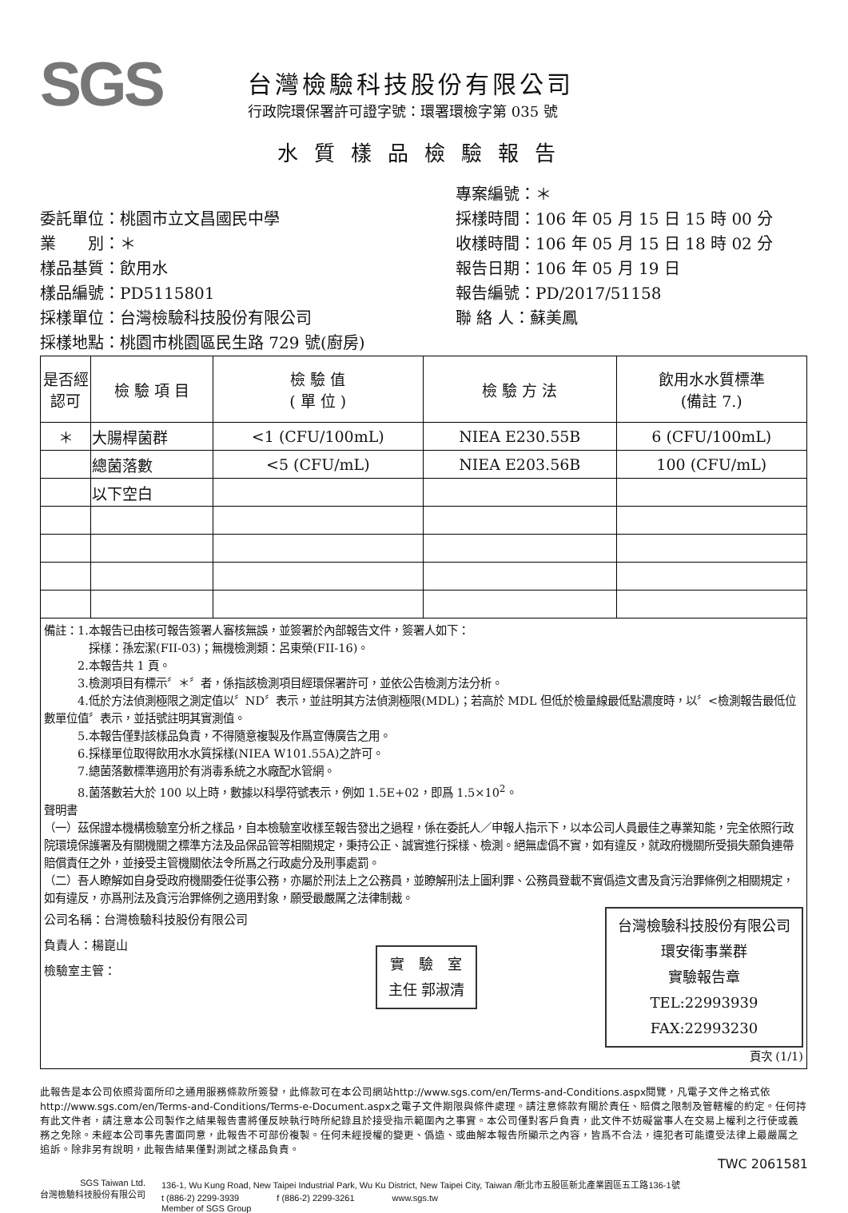SGS
台灣檢驗科技股份有限公司
行政院環保署許可證字號：環署環檢字第 035 號
水質樣品檢驗報告
委託單位：桃園市立文昌國民中學
業　　別：＊
樣品基質：飲用水
樣品編號：PD5115801
採樣單位：台灣檢驗科技股份有限公司
採樣地點：桃園市桃園區民生路 729 號(廚房)
專案編號：＊
採樣時間：106 年 05 月 15 日 15 時 00 分
收樣時間：106 年 05 月 15 日 18 時 02 分
報告日期：106 年 05 月 19 日
報告編號：PD/2017/51158
聯 絡 人：蘇美鳳
| 是否經認可 | 檢 驗 項 目 | 檢 驗 值 ( 單 位 ) | 檢 驗 方 法 | 飲用水水質標準 (備註 7.) |
| --- | --- | --- | --- | --- |
| ＊ | 大腸桿菌群 | <1 (CFU/100mL) | NIEA E230.55B | 6 (CFU/100mL) |
| | 總菌落數 | <5 (CFU/mL) | NIEA E203.56B | 100 (CFU/mL) |
| | 以下空白 | | | |
備註：1.本報告已由核可報告簽署人審核無誤，並簽署於內部報告文件，簽署人如下：
　　　　採樣：孫宏潔(FII-03)；無機檢測類：呂東榮(FII-16)。
　　　2.本報告共 1 頁。
　　　3.檢測項目有標示〞＊〞者，係指該檢測項目經環保署許可，並依公告檢測方法分析。
　　　4.低於方法偵測極限之測定值以〞ND〞表示，並註明其方法偵測極限(MDL)；若高於 MDL 但低於檢量線最低點濃度時，以〞<檢測報告最低位數單位值〞表示，並括號註明其實測值。
　　　5.本報告僅對該樣品負責，不得隨意複製及作爲宣傳廣告之用。
　　　6.採樣單位取得飲用水水質採樣(NIEA W101.55A)之許可。
　　　7.總菌落數標準適用於有消毒系統之水廠配水管網。
　　　8.菌落數若大於 100 以上時，數據以科學符號表示，例如 1.5E+02，即爲 1.5×10<sup>2</sup>。
聲明書
（一）茲保證本機構檢驗室分析之樣品，自本檢驗室收樣至報告發出之過程，係在委託人／申報人指示下，以本公司人員最佳之專業知能，完全依照行政院環境保護署及有關機關之標準方法及品保品管等相關規定，秉持公正、誠實進行採樣、檢測。絕無虛僞不實，如有違反，就政府機關所受損失願負連帶賠償責任之外，並接受主管機關依法令所爲之行政處分及刑事處罰。
（二）吾人瞭解如自身受政府機關委任從事公務，亦屬於刑法上之公務員，並瞭解刑法上圖利罪、公務員登載不實僞造文書及貪污治罪條例之相關規定，如有違反，亦爲刑法及貪污治罪條例之適用對象，願受最嚴厲之法律制裁。
公司名稱：台灣檢驗科技股份有限公司
負責人：楊崑山
檢驗室主管：
實　驗　室
主任 郭淑清
台灣檢驗科技股份有限公司
環安衛事業群
實驗報告章
TEL:22993939
FAX:22993230
頁次 (1/1)
此報告是本公司依照背面所印之通用服務條款所簽發，此條款可在本公司網站http://www.sgs.com/en/Terms-and-Conditions.aspx閱覽，凡電子文件之格式依http://www.sgs.com/en/Terms-and-Conditions/Terms-e-Document.aspx之電子文件期限與條件處理。請注意條款有關於責任、賠償之限制及管轄權的約定。任何持有此文件者，請注意本公司製作之結果報告書將僅反映執行時所紀錄且於接受指示範圍內之事實。本公司僅對客戶負責，此文件不妨礙當事人在交易上權利之行使或義務之免除。未經本公司事先書面同意，此報告不可部份複製。任何未經授權的變更、僞造、或曲解本報告所顯示之內容，皆爲不合法，違犯者可能遭受法律上最嚴厲之追訴。除非另有說明，此報告結果僅對測試之樣品負責。
TWC 2061581
SGS Taiwan Ltd.
台灣檢驗科技股份有限公司
136-1, Wu Kung Road, New Taipei Industrial Park, Wu Ku District, New Taipei City, Taiwan /新北市五股區新北產業園區五工路136-1號
t (886-2) 2299-3939 　　　　f (886-2) 2299-3261 　　　　www.sgs.tw
Member of SGS Group